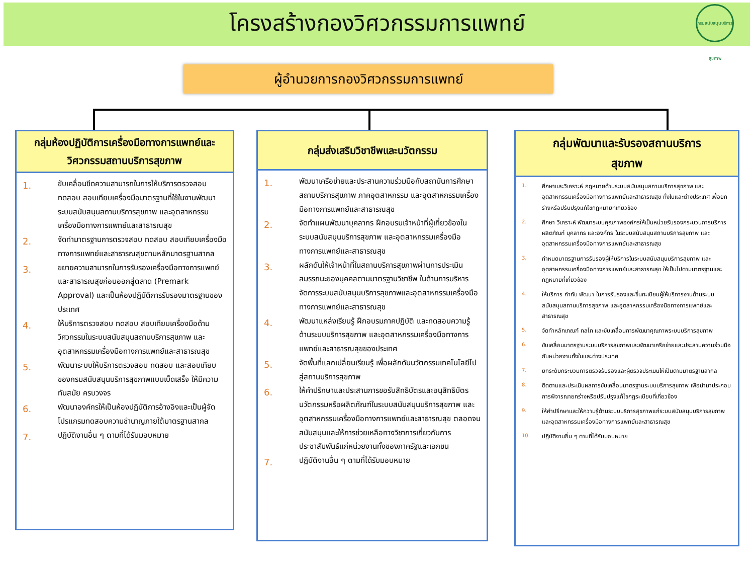โครงสร้างกองวิศวกรรมการแพทย์
กรมสนับสนุนบริการสุขภาพ
ผู้อำนวยการกองวิศวกรรมการแพทย์
กลุ่มห้องปฏิบัติการเครื่องมือทางการแพทย์และ
วิศวกรรมสถานบริการสุขภาพ
1. ขับเคลื่อนขีดความสามารถในการให้บริการตรวจสอบ ทดสอบ สอบเทียบเครื่องมือมาตรฐานที่ใช้ในงานพัฒนาระบบสนับสนุนสถานบริการสุขภาพ และอุตสาหกรรมเครื่องมือทางการแพทย์และสาธารณสุข
2. จัดทำมาตรฐานการตรวจสอบ ทดสอบ สอบเทียบเครื่องมือทางการแพทย์และสาธารณสุขตามหลักมาตรฐานสากล
3. ขยายความสามารถในการรับรองเครื่องมือทางการแพทย์และสาธารณสุขก่อนออกสู่ตลาด (Premark Approval) และเป็นห้องปฏิบัติการรับรองมาตรฐานของประเทศ
4. ให้บริการตรวจสอบ ทดสอบ สอบเทียบเครื่องมือด้านวิศวกรรมในระบบสนับสนุนสถานบริการสุขภาพ และอุตสาหกรรมเครื่องมือทางการแพทย์และสาธารณสุข
5. พัฒนาระบบให้บริการตรวจสอบ ทดสอบ และสอบเทียบของกรมสนับสนุนบริการสุขภาพแบบเบ็ดเสร็จ ให้มีความทันสมัย ครบวงจร
6. พัฒนาองค์กรให้เป็นห้องปฏิบัติการอ้างอิงและเป็นผู้จัดโปรแกรมทดสอบความชำนาญภายใต้มาตรฐานสากล
7. ปฏิบัติงานอื่น ๆ ตามที่ได้รับมอบหมาย
กลุ่มส่งเสริมวิชาชีพและนวัตกรรม
1. พัฒนาเครือข่ายและประสานความร่วมมือกับสถาบันการศึกษา สถานบริการสุขภาพ ภาคอุตสาหกรรม และอุตสาหกรรมเครื่องมือทางการแพทย์และสาธารณสุข
2. จัดทำแผนพัฒนาบุคลากร ฝึกอบรมเจ้าหน้าที่ผู้เกี่ยวข้องในระบบสนับสนุนบริการสุขภาพ และอุตสาหกรรมเครื่องมือทางการแพทย์และสาธารณสุข
3. ผลักดันให้เจ้าหน้าที่ในสถานบริการสุขภาพผ่านการประเมินสมรรถนะของบุคคลตามมาตรฐานวิชาชีพ ในด้านการบริหารจัดการระบบสนับสนุนบริการสุขภาพและอุตสาหกรรมเครื่องมือทางการแพทย์และสาธารณสุข
4. พัฒนาแหล่งเรียนรู้ ฝึกอบรมภาคปฏิบัติ และทดสอบความรู้ด้านระบบบริการสุขภาพ และอุตสาหกรรมเครื่องมือทางการแพทย์และสาธารณสุขของประเทศ
5. จัดพื้นที่แลกเปลี่ยนเรียนรู้ เพื่อผลักดันนวัตกรรมเทคโนโลยีไปสู่สถานบริการสุขภาพ
6. ให้คำปรึกษาและประสานการขอรับสิทธิบัตรและอนุสิทธิบัตร นวัตกรรมหรือผลิตภัณฑ์ในระบบสนับสนุนบริการสุขภาพ และอุตสาหกรรมเครื่องมือทางการแพทย์และสาธารณสุข ตลอดจนสนับสนุนและให้การช่วยเหลือทางวิชาการเกี่ยวกับการประชาสัมพันธ์แก่หน่วยงานทั้งของภาครัฐและเอกชน
7. ปฏิบัติงานอื่น ๆ ตามที่ได้รับมอบหมาย
กลุ่มพัฒนาและรับรองสถานบริการ
สุขภาพ
1. ศึกษาและวิเคราะห์ กฎหมายด้านระบบสนับสนุนสถานบริการสุขภาพ และอุตสาหกรรมเครื่องมือทางการแพทย์และสาธารณสุข ทั้งในและต่างประเทศ เพื่อยกร่างหรือปรับปรุงแก้ไขกฎหมายที่เกี่ยวข้อง
2. ศึกษา วิเคราะห์ พัฒนาระบบคุณภาพองค์กรให้เป็นหน่วยรับรองกระบวนการบริการ ผลิตภัณฑ์ บุคลากร และองค์กร ในระบบสนับสนุนสถานบริการสุขภาพ และอุตสาหกรรมเครื่องมือทางการแพทย์และสาธารณสุข
3. กำหนดมาตรฐานการรับรองผู้ให้บริการในระบบสนับสนุนบริการสุขภาพ และอุตสาหกรรมเครื่องมือทางการแพทย์และสาธารณสุข ให้เป็นไปตามมาตรฐานและกฎหมายที่เกี่ยวข้อง
4. ให้บริการ กำกับ พัฒนา ในการรับรองและขึ้นทะเบียนผู้ให้บริการงานด้านระบบสนับสนุนสถานบริการสุขภาพ และอุตสาหกรรมเครื่องมือทางการแพทย์และสาธารณสุข
5. จัดทำหลักเกณฑ์ กลไก และขับเคลื่อนการพัฒนาคุณภาพระบบบริการสุขภาพ
6. ขับเคลื่อนมาตรฐานระบบบริการสุขภาพและพัฒนาเครือข่ายและประสานความร่วมมือกับหน่วยงานทั้งในและต่างประเทศ
7. ยกระดับกระบวนการตรวจรับรองและผู้ตรวจประเมินให้เป็นตามมาตรฐานสากล
8. ติดตามและประเมินผลการขับเคลื่อนมาตรฐานระบบบริการสุขภาพ เพื่อนำมาประกอบการพิจารณายกร่างหรือปรับปรุงแก้ไขกฎระเบียบที่เกี่ยวข้อง
9. ให้คำปรึกษาและให้ความรู้ด้านระบบบริการสุขภาพแก่ระบบสนับสนุนบริการสุขภาพและอุตสาหกรรมเครื่องมือทางการแพทย์และสาธารณสุข
10. ปฏิบัติงานอื่น ๆ ตามที่ได้รับมอบหมาย